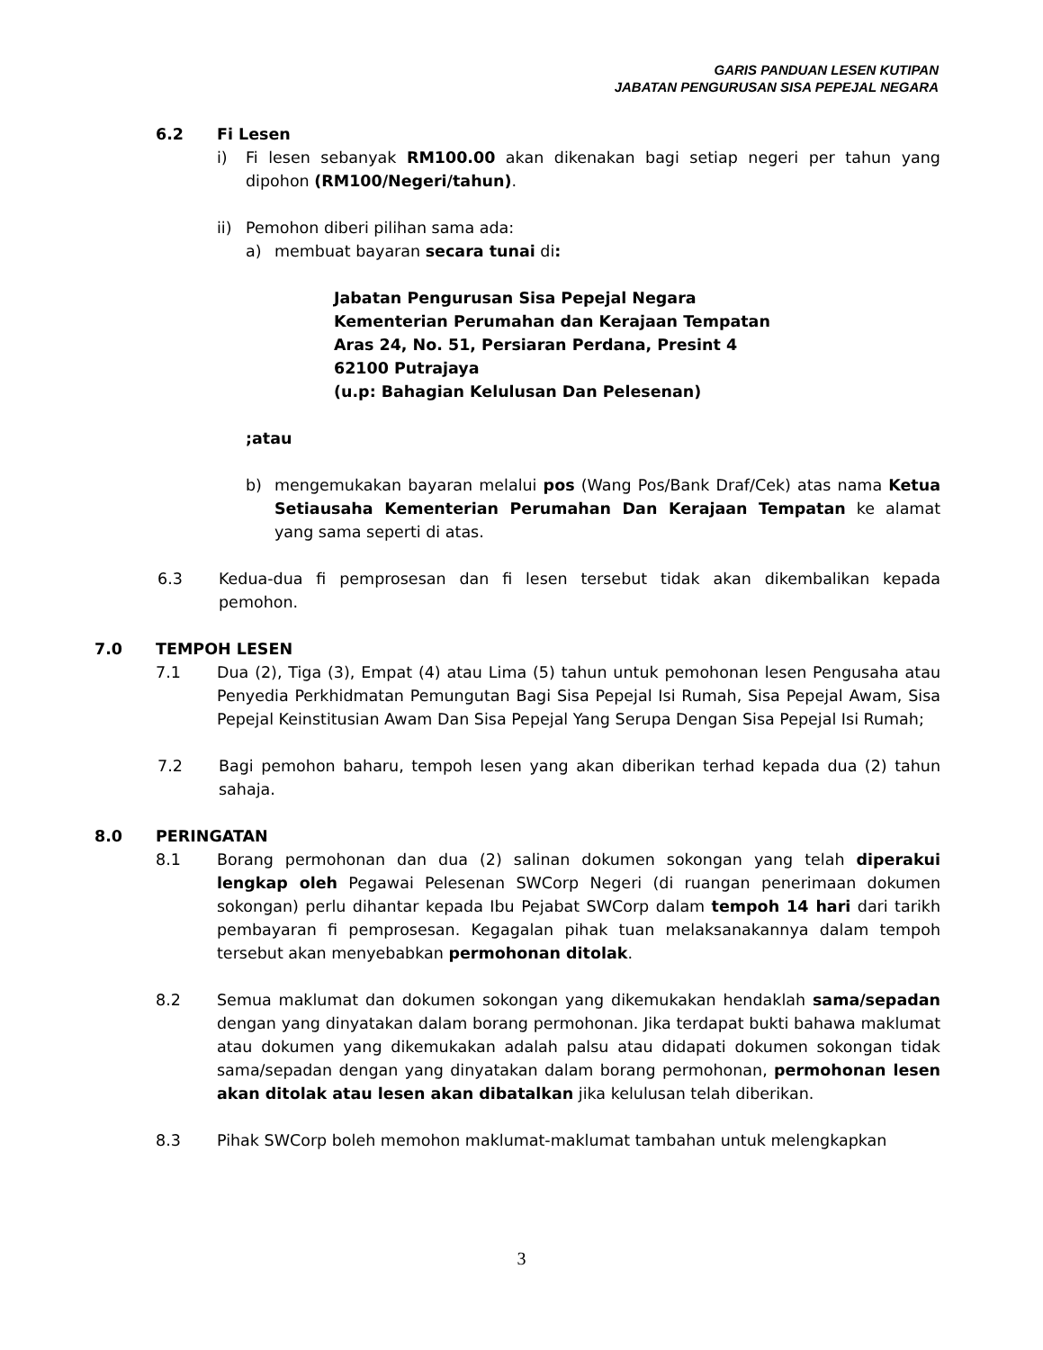GARIS PANDUAN LESEN KUTIPAN
JABATAN PENGURUSAN SISA PEPEJAL NEGARA
6.2 Fi Lesen
i) Fi lesen sebanyak RM100.00 akan dikenakan bagi setiap negeri per tahun yang dipohon (RM100/Negeri/tahun).
ii) Pemohon diberi pilihan sama ada:
a) membuat bayaran secara tunai di:
Jabatan Pengurusan Sisa Pepejal Negara
Kementerian Perumahan dan Kerajaan Tempatan
Aras 24, No. 51, Persiaran Perdana, Presint 4
62100 Putrajaya
(u.p: Bahagian Kelulusan Dan Pelesenan)
;atau
b) mengemukakan bayaran melalui pos (Wang Pos/Bank Draf/Cek) atas nama Ketua Setiausaha Kementerian Perumahan Dan Kerajaan Tempatan ke alamat yang sama seperti di atas.
6.3 Kedua-dua fi pemprosesan dan fi lesen tersebut tidak akan dikembalikan kepada pemohon.
7.0 TEMPOH LESEN
7.1 Dua (2), Tiga (3), Empat (4) atau Lima (5) tahun untuk pemohonan lesen Pengusaha atau Penyedia Perkhidmatan Pemungutan Bagi Sisa Pepejal Isi Rumah, Sisa Pepejal Awam, Sisa Pepejal Keinstitusian Awam Dan Sisa Pepejal Yang Serupa Dengan Sisa Pepejal Isi Rumah;
7.2 Bagi pemohon baharu, tempoh lesen yang akan diberikan terhad kepada dua (2) tahun sahaja.
8.0 PERINGATAN
8.1 Borang permohonan dan dua (2) salinan dokumen sokongan yang telah diperakui lengkap oleh Pegawai Pelesenan SWCorp Negeri (di ruangan penerimaan dokumen sokongan) perlu dihantar kepada Ibu Pejabat SWCorp dalam tempoh 14 hari dari tarikh pembayaran fi pemprosesan. Kegagalan pihak tuan melaksanakannya dalam tempoh tersebut akan menyebabkan permohonan ditolak.
8.2 Semua maklumat dan dokumen sokongan yang dikemukakan hendaklah sama/sepadan dengan yang dinyatakan dalam borang permohonan. Jika terdapat bukti bahawa maklumat atau dokumen yang dikemukakan adalah palsu atau didapati dokumen sokongan tidak sama/sepadan dengan yang dinyatakan dalam borang permohonan, permohonan lesen akan ditolak atau lesen akan dibatalkan jika kelulusan telah diberikan.
8.3 Pihak SWCorp boleh memohon maklumat-maklumat tambahan untuk melengkapkan
3